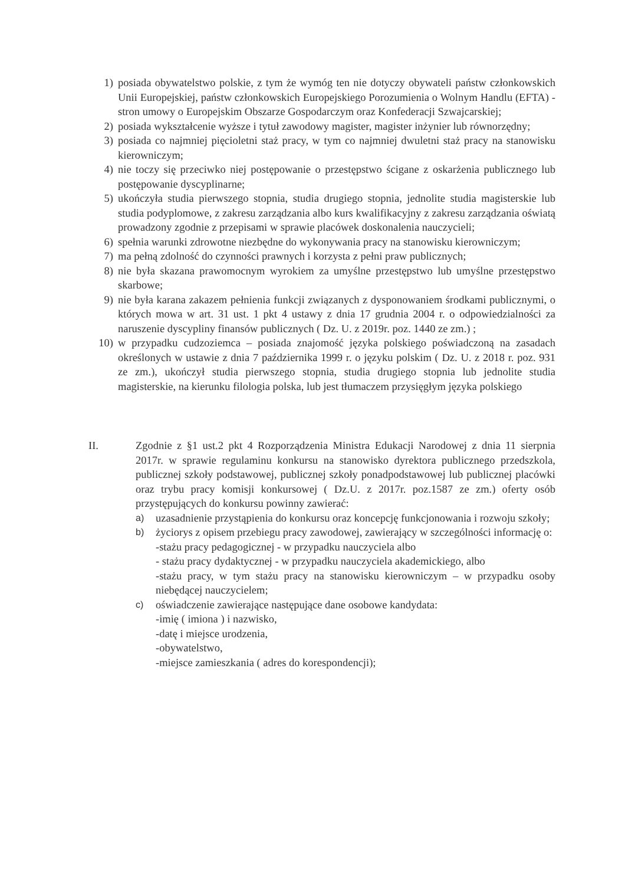1) posiada obywatelstwo polskie, z tym że wymóg ten nie dotyczy obywateli państw członkowskich Unii Europejskiej, państw członkowskich Europejskiego Porozumienia o Wolnym Handlu (EFTA) - stron umowy o Europejskim Obszarze Gospodarczym oraz Konfederacji Szwajcarskiej;
2) posiada wykształcenie wyższe i tytuł zawodowy magister, magister inżynier lub równorzędny;
3) posiada co najmniej pięcioletni staż pracy, w tym co najmniej dwuletni staż pracy na stanowisku kierowniczym;
4) nie toczy się przeciwko niej postępowanie o przestępstwo ścigane z oskarżenia publicznego lub postępowanie dyscyplinarne;
5) ukończyła studia pierwszego stopnia, studia drugiego stopnia, jednolite studia magisterskie lub studia podyplomowe, z zakresu zarządzania albo kurs kwalifikacyjny z zakresu zarządzania oświatą prowadzony zgodnie z przepisami w sprawie placówek doskonalenia nauczycieli;
6) spełnia warunki zdrowotne niezbędne do wykonywania pracy na stanowisku kierowniczym;
7) ma pełną zdolność do czynności prawnych i korzysta z pełni praw publicznych;
8) nie była skazana prawomocnym wyrokiem za umyślne przestępstwo lub umyślne przestępstwo skarbowe;
9) nie była karana zakazem pełnienia funkcji związanych z dysponowaniem środkami publicznymi, o których mowa w art. 31 ust. 1 pkt 4 ustawy z dnia 17 grudnia 2004 r. o odpowiedzialności za naruszenie dyscypliny finansów publicznych ( Dz. U. z 2019r. poz. 1440 ze zm.) ;
10) w przypadku cudzoziemca – posiada znajomość języka polskiego poświadczoną na zasadach określonych w ustawie z dnia 7 października 1999 r. o języku polskim ( Dz. U. z 2018 r. poz. 931 ze zm.), ukończył studia pierwszego stopnia, studia drugiego stopnia lub jednolite studia magisterskie, na kierunku filologia polska, lub jest tłumaczem przysięgłym języka polskiego
II. Zgodnie z §1 ust.2 pkt 4 Rozporządzenia Ministra Edukacji Narodowej z dnia 11 sierpnia 2017r. w sprawie regulaminu konkursu na stanowisko dyrektora publicznego przedszkola, publicznej szkoły podstawowej, publicznej szkoły ponadpodstawowej lub publicznej placówki oraz trybu pracy komisji konkursowej ( Dz.U. z 2017r. poz.1587 ze zm.) oferty osób przystępujących do konkursu powinny zawierać:
a)
uzasadnienie przystąpienia do konkursu oraz koncepcję funkcjonowania i rozwoju szkoły;
b)
życiorys z opisem przebiegu pracy zawodowej, zawierający w szczególności informację o:
-stażu pracy pedagogicznej - w przypadku nauczyciela albo
- stażu pracy dydaktycznej - w przypadku nauczyciela akademickiego, albo
-stażu pracy, w tym stażu pracy na stanowisku kierowniczym – w przypadku osoby niebędącej nauczycielem;
c)
oświadczenie zawierające następujące dane osobowe kandydata:
-imię ( imiona ) i nazwisko,
-datę i miejsce urodzenia,
-obywatelstwo,
-miejsce zamieszkania ( adres do korespondencji);